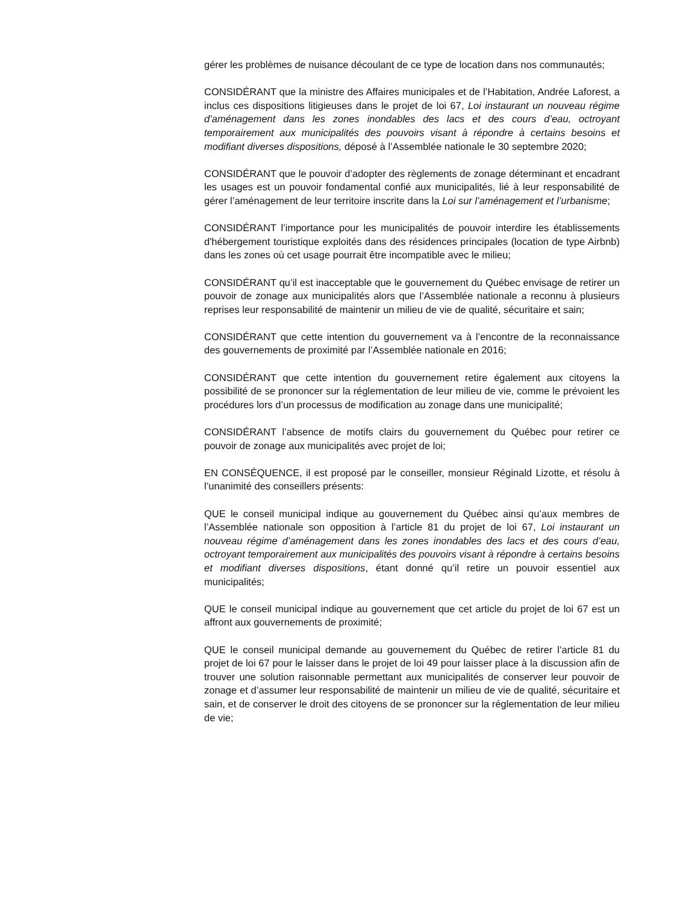gérer les problèmes de nuisance découlant de ce type de location dans nos communautés;
CONSIDÉRANT que la ministre des Affaires municipales et de l’Habitation, Andrée Laforest, a inclus ces dispositions litigieuses dans le projet de loi 67, Loi instaurant un nouveau régime d’aménagement dans les zones inondables des lacs et des cours d’eau, octroyant temporairement aux municipalités des pouvoirs visant à répondre à certains besoins et modifiant diverses dispositions, déposé à l’Assemblée nationale le 30 septembre 2020;
CONSIDÉRANT que le pouvoir d’adopter des règlements de zonage déterminant et encadrant les usages est un pouvoir fondamental confié aux municipalités, lié à leur responsabilité de gérer l’aménagement de leur territoire inscrite dans la Loi sur l’aménagement et l’urbanisme;
CONSIDÉRANT l’importance pour les municipalités de pouvoir interdire les établissements d'hébergement touristique exploités dans des résidences principales (location de type Airbnb) dans les zones où cet usage pourrait être incompatible avec le milieu;
CONSIDÉRANT qu’il est inacceptable que le gouvernement du Québec envisage de retirer un pouvoir de zonage aux municipalités alors que l’Assemblée nationale a reconnu à plusieurs reprises leur responsabilité de maintenir un milieu de vie de qualité, sécuritaire et sain;
CONSIDÉRANT que cette intention du gouvernement va à l’encontre de la reconnaissance des gouvernements de proximité par l’Assemblée nationale en 2016;
CONSIDÉRANT que cette intention du gouvernement retire également aux citoyens la possibilité de se prononcer sur la réglementation de leur milieu de vie, comme le prévoient les procédures lors d’un processus de modification au zonage dans une municipalité;
CONSIDÉRANT l’absence de motifs clairs du gouvernement du Québec pour retirer ce pouvoir de zonage aux municipalités avec projet de loi;
EN CONSÉQUENCE, il est proposé par le conseiller, monsieur Réginald Lizotte, et résolu à l’unanimité des conseillers présents:
QUE le conseil municipal indique au gouvernement du Québec ainsi qu’aux membres de l’Assemblée nationale son opposition à l’article 81 du projet de loi 67, Loi instaurant un nouveau régime d’aménagement dans les zones inondables des lacs et des cours d’eau, octroyant temporairement aux municipalités des pouvoirs visant à répondre à certains besoins et modifiant diverses dispositions, étant donné qu’il retire un pouvoir essentiel aux municipalités;
QUE le conseil municipal indique au gouvernement que cet article du projet de loi 67 est un affront aux gouvernements de proximité;
QUE le conseil municipal demande au gouvernement du Québec de retirer l’article 81 du projet de loi 67 pour le laisser dans le projet de loi 49 pour laisser place à la discussion afin de trouver une solution raisonnable permettant aux municipalités de conserver leur pouvoir de zonage et d’assumer leur responsabilité de maintenir un milieu de vie de qualité, sécuritaire et sain, et de conserver le droit des citoyens de se prononcer sur la réglementation de leur milieu de vie;